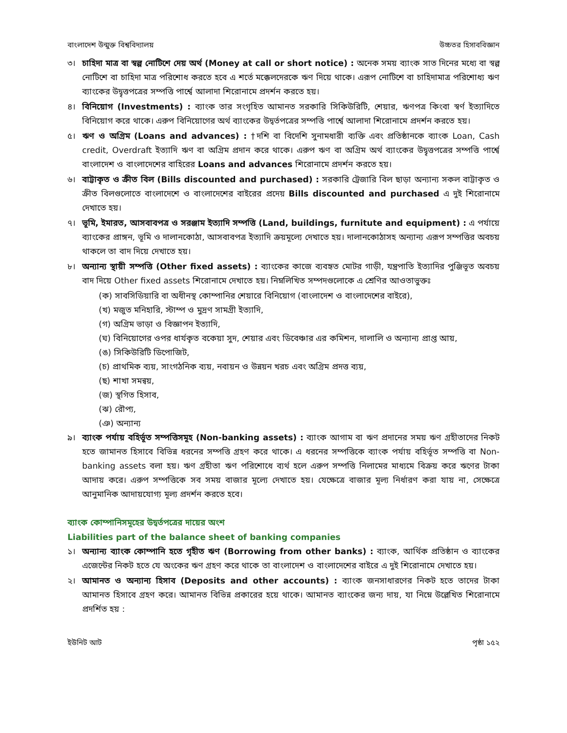বাংলাদেশ উন্মুক্ত বিশ্ববিদ্যালয় উচ্চতর হিসাববিজ্ঞান
৩। চাহিদা মাত্র বা স্বল্প নোটিশে দেয় অর্থ (Money at call or short notice) : অনেক সময় ব্যাংক সাত দিনের মধ্যে বা স্বল্প নোটিশে বা চাহিদা মাত্র পরিশোধ করতে হবে এ শর্তে মক্কেলদেরকে ঋণ দিয়ে থাকে। এরূপ নোটিশে বা চাহিদামাত্র পরিশোধ্য ঋণ ব্যাংকের উদ্বৃত্তপত্রের সম্পত্তি পার্শ্বে আলাদা শিরোনামে প্রদর্শন করতে হয়।
৪। বিনিয়োগ (Investments) : ব্যাংক তার সংগৃহিত আমানত সরকারি সিকিউরিটি, শেয়ার, ঋণপত্র কিংবা স্বর্ণ ইত্যাদিতে বিনিয়োগ করে থাকে। এরুপ বিনিয়োগের অর্থ ব্যাংকের উদ্বর্তপত্রের সম্পত্তি পার্শ্বে আলাদা শিরোনামে প্রদর্শন করতে হয়।
৫। ঋণ ও অগ্রিম (Loans and advances) : †দশি বা বিদেশি সুনামধারী ব্যক্তি এবং প্রতিষ্ঠানকে ব্যাংক Loan, Cash credit, Overdraft ইত্যাদি ঋণ বা অগ্রিম প্রদান করে থাকে। এরুপ ঋণ বা অগ্রিম অর্থ ব্যাংকের উদ্বৃত্তপত্রের সম্পত্তি পার্শ্বে বাংলাদেশ ও বাংলাদেশের বাহিরের Loans and advances শিরোনামে প্রদর্শন করতে হয়।
৬। বাট্টাকৃত ও ক্রীত বিল (Bills discounted and purchased) : সরকারি ট্রেজারি বিল ছাড়া অন্যান্য সকল বাট্টাকৃত ও ক্রীত বিলগুলোতে বাংলাদেশে ও বাংলাদেশের বাইরের প্রদেয় Bills discounted and purchased এ দুই শিরোনামে দেখাতে হয়।
৭। ভূমি, ইমারত, আসবাবপত্র ও সরঞ্জাম ইত্যাদি সম্পত্তি (Land, buildings, furnitute and equipment) : এ পর্যায়ে ব্যাংকের প্রাঙ্গন, ভূমি ও দালানকোঠা, আসবাবপত্র ইত্যাদি ক্রয়মূল্যে দেখাতে হয়। দালানকোঠাসহ অন্যান্য এরূপ সম্পত্তির অবচয় থাকলে তা বাদ দিয়ে দেখাতে হয়।
৮। অন্যান্য স্থায়ী সম্পত্তি (Other fixed assets) : ব্যাংকের কাজে ব্যবহৃত মোটর গাড়ী, যন্ত্রপাতি ইত্যাদির পুঞ্জিভূত অবচয় বাদ দিয়ে Other fixed assets শিরোনামে দেখাতে হয়। নিম্নলিখিত সম্পদগুলোকে এ শ্রেণির আওতাভুক্তঃ
(ক) সাবসিডিয়ারি বা অধীনস্থ কোম্পানির শেয়ারে বিনিয়োগ (বাংলাদেশ ও বাংলাদেশের বাইরে),
(খ) মজুত মনিহারি, স্টাম্প ও মুদ্রণ সামগ্রী ইত্যাদি,
(গ) অগ্রিম ভাড়া ও বিজ্ঞাপন ইত্যাদি,
(ঘ) বিনিয়োগের ওপর ধার্যকৃত বকেয়া সুদ, শেয়ার এবং ডিবেঞ্চার এর কমিশন, দালালি ও অন্যান্য প্রাপ্ত আয়,
(ঙ) সিকিউরিটি ডিপোজিট,
(চ) প্রাথমিক ব্যয়, সাংগঠনিক ব্যয়, নবায়ন ও উন্নয়ন খরচ এবং অগ্রিম প্রদত্ত ব্যয়,
(ছ) শাখা সমন্বয়,
(জ) স্থগিত হিসাব,
(ঝ) রৌপ্য,
(ঞ) অন্যান্য
৯। ব্যাংক পর্যায় বহির্ভূত সম্পত্তিসমূহ (Non-banking assets) : ব্যাংক আগাম বা ঋণ প্রদানের সময় ঋণ গ্রহীতাদের নিকট হতে জামানত হিসাবে বিভিন্ন ধরনের সম্পত্তি গ্রহণ করে থাকে। এ ধরনের সম্পত্তিকে ব্যাংক পর্যায় বহির্ভূত সম্পত্তি বা Non-banking assets বলা হয়। ঋণ গ্রহীতা ঋণ পরিশোধে ব্যর্থ হলে এরুপ সম্পত্তি নিলামের মাধ্যমে বিক্রয় করে ঋণের টাকা আদায় করে। এরুপ সম্পত্তিকে সব সময় বাজার মূল্যে দেখাতে হয়। যেক্ষেত্রে বাজার মূল্য নির্ধারণ করা যায় না, সেক্ষেত্রে আনুমানিক আদায়যোগ্য মূল্য প্রদর্শন করতে হবে।
ব্যাংক কোম্পানিসমূহের উদ্বর্তপত্রের দায়ের অংশ
Liabilities part of the balance sheet of banking companies
১। অন্যান্য ব্যাংক কোম্পানি হতে গৃহীত ঋণ (Borrowing from other banks) : ব্যাংক, আর্থিক প্রতিষ্ঠান ও ব্যাংকের এজেন্টের নিকট হতে যে অংকের ঋণ গ্রহণ করে থাকে তা বাংলাদেশ ও বাংলাদেশের বাইরে এ দুই শিরোনামে দেখাতে হয়।
২। আমানত ও অন্যান্য হিসাব (Deposits and other accounts) : ব্যাংক জনসাধারণের নিকট হতে তাদের টাকা আমানত হিসাবে গ্রহণ করে। আমানত বিভিন্ন প্রকারের হয়ে থাকে। আমানত ব্যাংকের জন্য দায়, যা নিম্নে উল্লেখিত শিরোনামে প্রদর্শিত হয় :
ইউনিট আট পৃষ্ঠা ১৫২